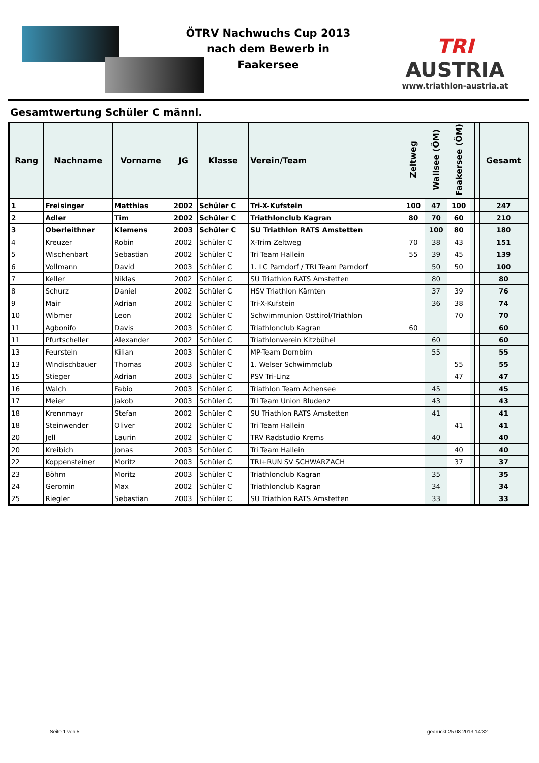ÖTRV Nachwuchs Cup 2013
nach dem Bewerb in
Faakersee
TRI AUSTRIA
www.triathlon-austria.at
Gesamtwertung Schüler C männl.
| Rang | Nachname | Vorname | JG | Klasse | Verein/Team | Zeltweg | Wallsee (ÖM) | Faakersee (ÖM) | | | Gesamt |
| --- | --- | --- | --- | --- | --- | --- | --- | --- | --- | --- | --- |
| 1 | Freisinger | Matthias | 2002 | Schüler C | Tri-X-Kufstein | 100 | 47 | 100 | | | 247 |
| 2 | Adler | Tim | 2002 | Schüler C | Triathlonclub Kagran | 80 | 70 | 60 | | | 210 |
| 3 | Oberleithner | Klemens | 2003 | Schüler C | SU Triathlon RATS Amstetten | | 100 | 80 | | | 180 |
| 4 | Kreuzer | Robin | 2002 | Schüler C | X-Trim Zeltweg | 70 | 38 | 43 | | | 151 |
| 5 | Wischenbart | Sebastian | 2002 | Schüler C | Tri Team Hallein | 55 | 39 | 45 | | | 139 |
| 6 | Vollmann | David | 2003 | Schüler C | 1. LC Parndorf / TRI Team Parndorf | | 50 | 50 | | | 100 |
| 7 | Keller | Niklas | 2002 | Schüler C | SU Triathlon RATS Amstetten | | 80 | | | | 80 |
| 8 | Schurz | Daniel | 2002 | Schüler C | HSV Triathlon Kärnten | | 37 | 39 | | | 76 |
| 9 | Mair | Adrian | 2002 | Schüler C | Tri-X-Kufstein | | 36 | 38 | | | 74 |
| 10 | Wibmer | Leon | 2002 | Schüler C | Schwimmunion Osttirol/Triathlon | | | 70 | | | 70 |
| 11 | Agbonifo | Davis | 2003 | Schüler C | Triathlonclub Kagran | 60 | | | | | 60 |
| 11 | Pfurtscheller | Alexander | 2002 | Schüler C | Triathlonverein Kitzbühel | | 60 | | | | 60 |
| 13 | Feurstein | Kilian | 2003 | Schüler C | MP-Team Dornbirn | | 55 | | | | 55 |
| 13 | Windischbauer | Thomas | 2003 | Schüler C | 1. Welser Schwimmclub | | | 55 | | | 55 |
| 15 | Stieger | Adrian | 2003 | Schüler C | PSV Tri-Linz | | | 47 | | | 47 |
| 16 | Walch | Fabio | 2003 | Schüler C | Triathlon Team Achensee | | 45 | | | | 45 |
| 17 | Meier | Jakob | 2003 | Schüler C | Tri Team Union Bludenz | | 43 | | | | 43 |
| 18 | Krennmayr | Stefan | 2002 | Schüler C | SU Triathlon RATS Amstetten | | 41 | | | | 41 |
| 18 | Steinwender | Oliver | 2002 | Schüler C | Tri Team Hallein | | | 41 | | | 41 |
| 20 | Jell | Laurin | 2002 | Schüler C | TRV Radstudio Krems | | 40 | | | | 40 |
| 20 | Kreibich | Jonas | 2003 | Schüler C | Tri Team Hallein | | | 40 | | | 40 |
| 22 | Koppensteiner | Moritz | 2003 | Schüler C | TRI+RUN SV SCHWARZACH | | | 37 | | | 37 |
| 23 | Böhm | Moritz | 2003 | Schüler C | Triathlonclub Kagran | | 35 | | | | 35 |
| 24 | Geromin | Max | 2002 | Schüler C | Triathlonclub Kagran | | 34 | | | | 34 |
| 25 | Riegler | Sebastian | 2003 | Schüler C | SU Triathlon RATS Amstetten | | 33 | | | | 33 |
Seite 1 von 5 gedruckt 25.08.2013 14:32